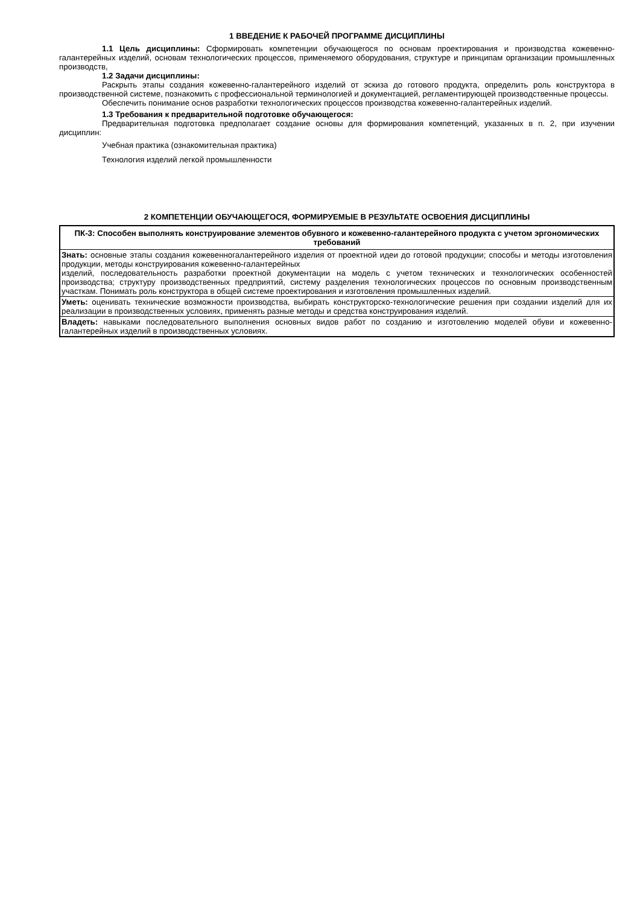1 ВВЕДЕНИЕ К РАБОЧЕЙ ПРОГРАММЕ ДИСЦИПЛИНЫ
1.1 Цель дисциплины: Сформировать компетенции обучающегося по основам проектирования и производства кожевенно-галантерейных изделий, основам технологических процессов, применяемого оборудования, структуре и принципам организации промышленных производств,
1.2 Задачи дисциплины:
Раскрыть этапы создания кожевенно-галантерейного изделий от эскиза до готового продукта, определить роль конструктора в производственной системе, познакомить с профессиональной терминологией и документацией, регламентирующей производственные процессы.
Обеспечить понимание основ разработки технологических процессов производства кожевенно-галантерейных изделий.
1.3 Требования к предварительной подготовке обучающегося:
Предварительная подготовка предполагает создание основы для формирования компетенций, указанных в п. 2, при изучении дисциплин:
Учебная практика (ознакомительная практика)
Технология изделий легкой промышленности
2 КОМПЕТЕНЦИИ ОБУЧАЮЩЕГОСЯ, ФОРМИРУЕМЫЕ В РЕЗУЛЬТАТЕ ОСВОЕНИЯ ДИСЦИПЛИНЫ
| ПК-3: Способен выполнять конструирование элементов обувного и кожевенно-галантерейного продукта с учетом эргономических требований |
| --- |
| Знать: основные этапы создания кожевенногалантерейного изделия от проектной идеи до готовой продукции; способы и методы изготовления продукции, методы конструирования кожевенно-галантерейных изделий, последовательность разработки проектной документации на модель с учетом технических и технологических особенностей производства; структуру производственных предприятий, систему разделения технологических процессов по основным производственным участкам. Понимать роль конструктора в общей системе проектирования и изготовления промышленных изделий. |
| Уметь: оценивать технические возможности производства, выбирать конструкторско-технологические решения при создании изделий для их реализации в производственных условиях, применять разные методы и средства конструирования изделий. |
| Владеть: навыками последовательного выполнения основных видов работ по созданию и изготовлению моделей обуви и кожевенно-галантерейных изделий в производственных условиях. |